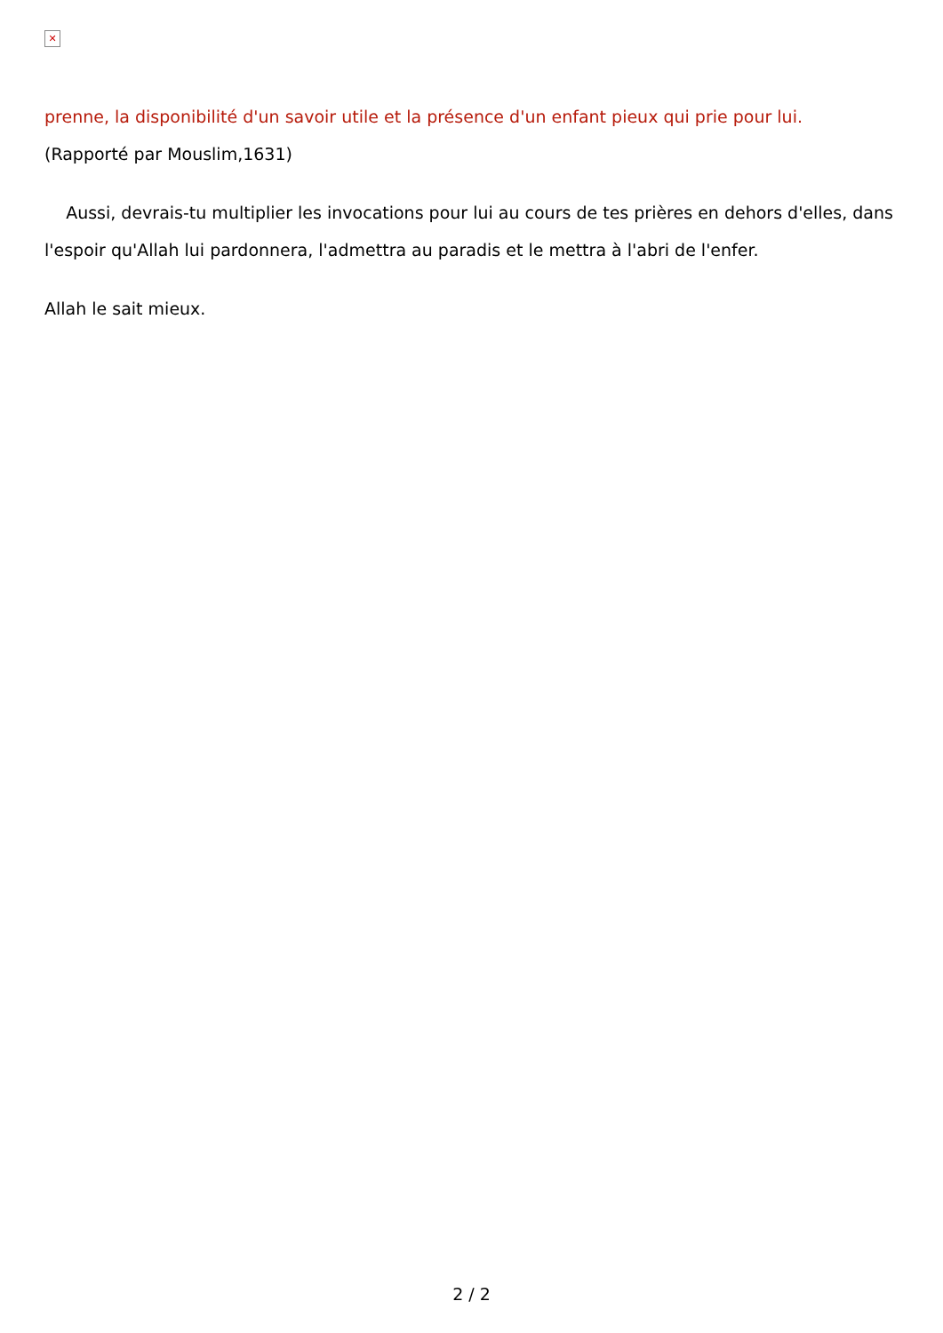✕
prenne, la disponibilité d'un savoir utile et la présence d'un enfant pieux qui prie pour lui.
(Rapporté par Mouslim,1631)
Aussi, devrais-tu multiplier les invocations pour lui au cours de tes prières en dehors d'elles, dans l'espoir qu'Allah lui pardonnera, l'admettra au paradis et le mettra à l'abri de l'enfer.
Allah le sait mieux.
2 / 2